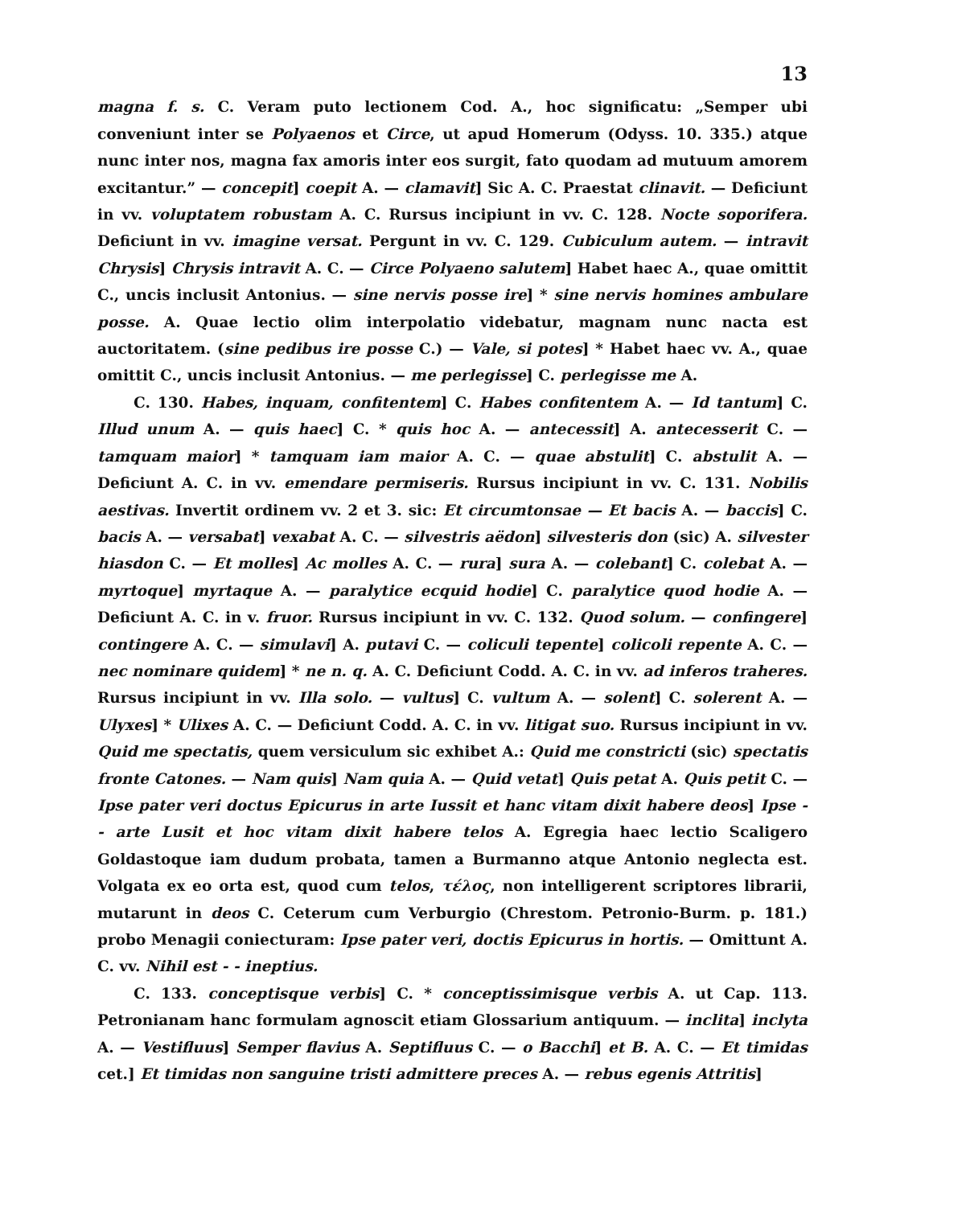13
magna f. s. C. Veram puto lectionem Cod. A., hoc significatu: „Semper ubi conveniunt inter se Polyaenos et Circe, ut apud Homerum (Odyss. 10. 335.) atque nunc inter nos, magna fax amoris inter eos surgit, fato quodam ad mutuum amorem excitantur.” — concepit] coepit A. — clamavit] Sic A. C. Praestat clinavit. — Deficiunt in vv. voluptatem robustam A. C. Rursus incipiunt in vv. C. 128. Nocte soporifera. Deficiunt in vv. imagine versat. Pergunt in vv. C. 129. Cubiculum autem. — intravit Chrysis] Chrysis intravit A. C. — Circe Polyaeno salutem] Habet haec A., quae omittit C., uncis inclusit Antonius. — sine nervis posse ire] * sine nervis homines ambulare posse. A. Quae lectio olim interpolatio videbatur, magnam nunc nacta est auctoritatem. (sine pedibus ire posse C.) — Vale, si potes] * Habet haec vv. A., quae omittit C., uncis inclusit Antonius. — me perlegisse] C. perlegisse me A.
C. 130. Habes, inquam, confitentem] C. Habes confitentem A. — Id tantum] C. Illud unum A. — quis haec] C. * quis hoc A. — antecessit] A. antecesserit C. — tamquam maior] * tamquam iam maior A. C. — quae abstulit] C. abstulit A. — Deficiunt A. C. in vv. emendare permiseris. Rursus incipiunt in vv. C. 131. Nobilis aestivas. Invertit ordinem vv. 2 et 3. sic: Et circumtonsae — Et bacis A. — baccis] C. bacis A. — versabat] vexabat A. C. — silvestris aëdon] silvesteris don (sic) A. silvester hiasdon C. — Et molles] Ac molles A. C. — rura] sura A. — colebant] C. colebat A. — myrtoque] myrtaque A. — paralytice ecquid hodie] C. paralytice quod hodie A. — Deficiunt A. C. in v. fruor. Rursus incipiunt in vv. C. 132. Quod solum. — confingere] contingere A. C. — simulavi] A. putavi C. — coliculi tepente] colicoli repente A. C. — nec nominare quidem] * ne n. q. A. C. Deficiunt Codd. A. C. in vv. ad inferos traheres. Rursus incipiunt in vv. Illa solo. — vultus] C. vultum A. — solent] C. solerent A. — Ulyxes] * Ulixes A. C. — Deficiunt Codd. A. C. in vv. litigat suo. Rursus incipiunt in vv. Quid me spectatis, quem versiculum sic exhibet A.: Quid me constricti (sic) spectatis fronte Catones. — Nam quis] Nam quia A. — Quid vetat] Quis petat A. Quis petit C. — Ipse pater veri doctus Epicurus in arte Iussit et hanc vitam dixit habere deos] Ipse - - arte Lusit et hoc vitam dixit habere telos A. Egregia haec lectio Scaligero Goldastoque iam dudum probata, tamen a Burmanno atque Antonio neglecta est. Volgata ex eo orta est, quod cum telos, τέλος, non intelligerent scriptores librarii, mutarunt in deos C. Ceterum cum Verburgio (Chrestom. Petronio-Burm. p. 181.) probo Menagii coniecturam: Ipse pater veri, doctis Epicurus in hortis. — Omittunt A. C. vv. Nihil est - - ineptius.
C. 133. conceptisque verbis] C. * conceptissimisque verbis A. ut Cap. 113. Petronianam hanc formulam agnoscit etiam Glossarium antiquum. — inclita] inclyta A. — Vestifluus] Semper flavius A. Septifluus C. — o Bacchi] et B. A. C. — Et timidas cet.] Et timidas non sanguine tristi admittere preces A. — rebus egenis Attritis]